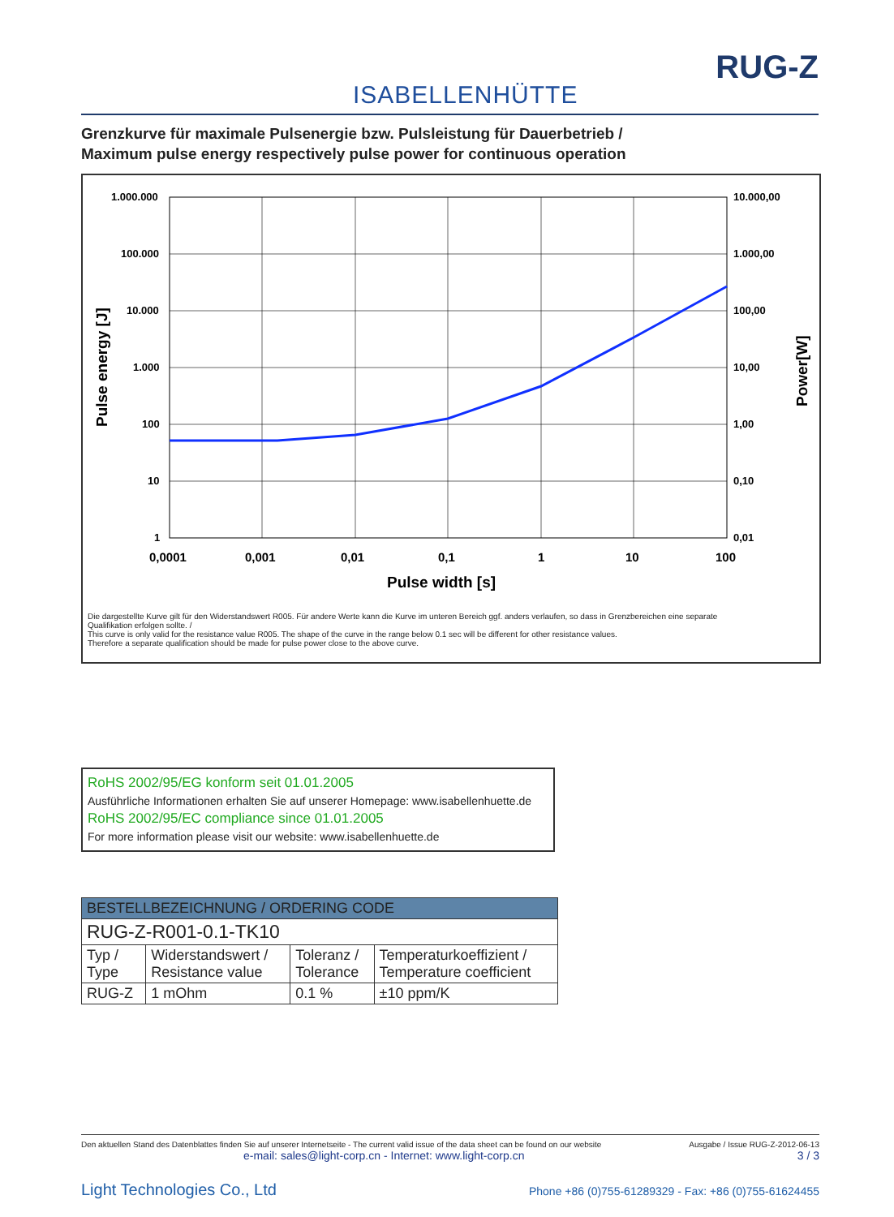ISABELLENHÜTTE
RUG-Z
Grenzkurve für maximale Pulsenergie bzw. Pulsleistung für Dauerbetrieb /
Maximum pulse energy respectively pulse power for continuous operation
1.000.000
100.000
10.000
1.000
100
10
1
10.000,00
1.000,00
100,00
10,00
1,00
0,10
0,01
0,0001
0,001
0,01
0,1
1
10
100
Pulse width [s]
Pulse energy [J]
Power[W]
Die dargestellte Kurve gilt für den Widerstandswert R005. Für andere Werte kann die Kurve im unteren Bereich ggf. anders verlaufen, so dass in Grenzbereichen eine separate
Qualifikation erfolgen sollte. /
This curve is only valid for the resistance value R005. The shape of the curve in the range below 0.1 sec will be different for other resistance values.
Therefore a separate qualification should be made for pulse power close to the above curve.
RoHS 2002/95/EG konform seit 01.01.2005
Ausführliche Informationen erhalten Sie auf unserer Homepage: www.isabellenhuette.de
RoHS 2002/95/EC compliance since 01.01.2005
For more information please visit our website: www.isabellenhuette.de
| BESTELLBEZEICHNUNG / ORDERING CODE | | | |
| --- | --- | --- | --- |
| RUG-Z-R001-0.1-TK10 | | | |
| Typ / Type | Widerstandswert / Resistance value | Toleranz / Tolerance | Temperaturkoeffizient / Temperature coefficient |
| RUG-Z | 1 mOhm | 0.1 % | ±10 ppm/K |
Den aktuellen Stand des Datenblattes finden Sie auf unserer Internetseite - The current valid issue of the data sheet can be found on our website Ausgabe / Issue RUG-Z-2012-06-13
e-mail: sales@light-corp.cn - Internet: www.light-corp.cn 3 / 3
Light Technologies Co., Ltd Phone +86 (0)755-61289329 - Fax: +86 (0)755-61624455